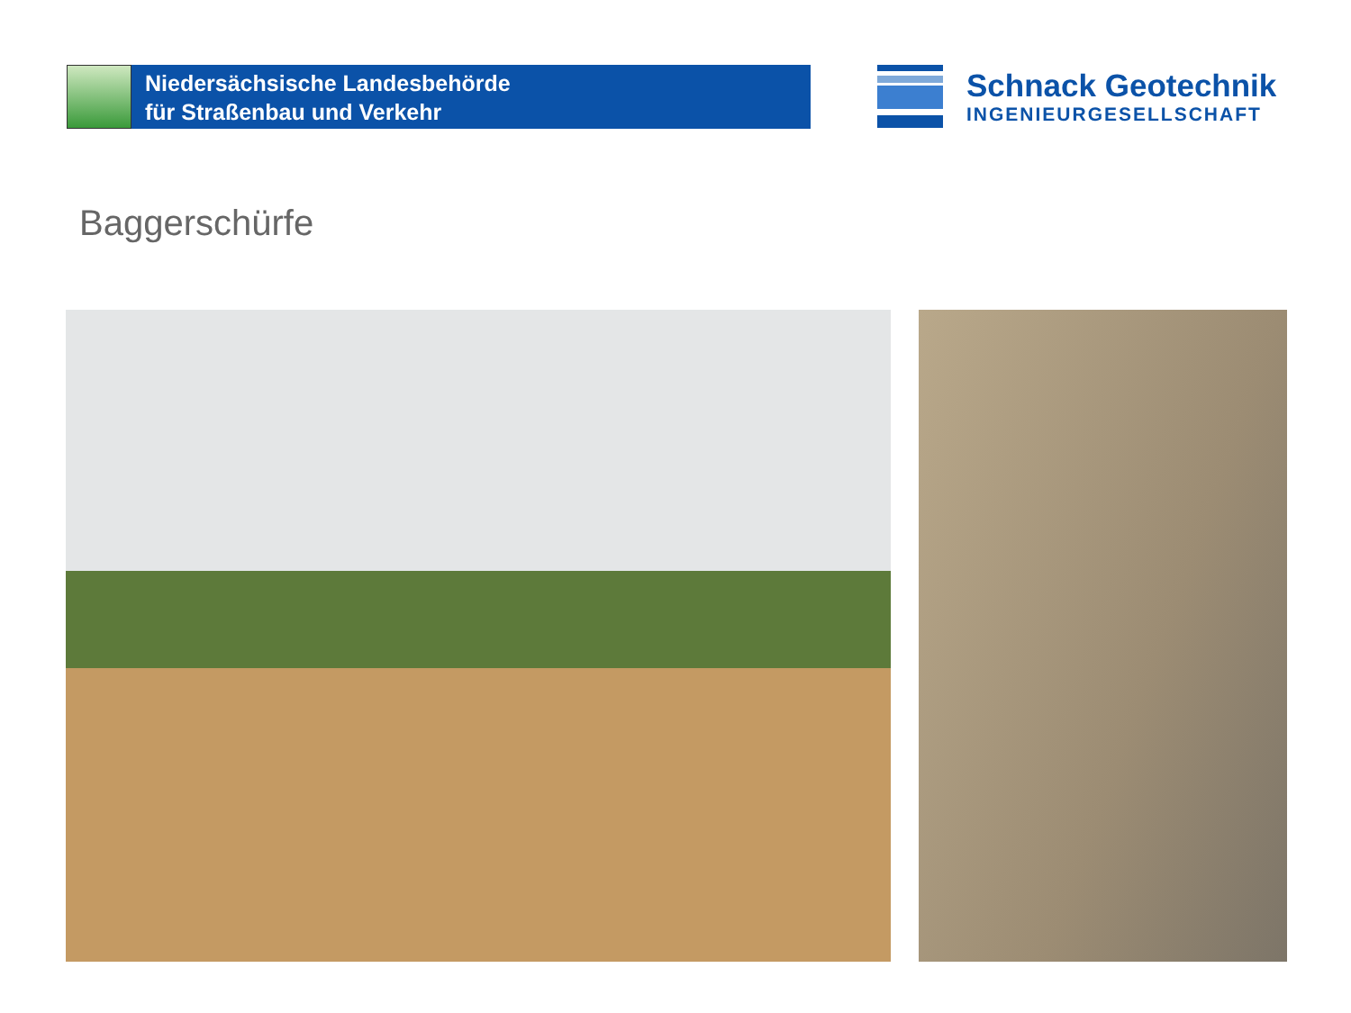Niedersächsische Landesbehörde
für Straßenbau und Verkehr
Schnack Geotechnik
INGENIEURGESELLSCHAFT
Baggerschürfe